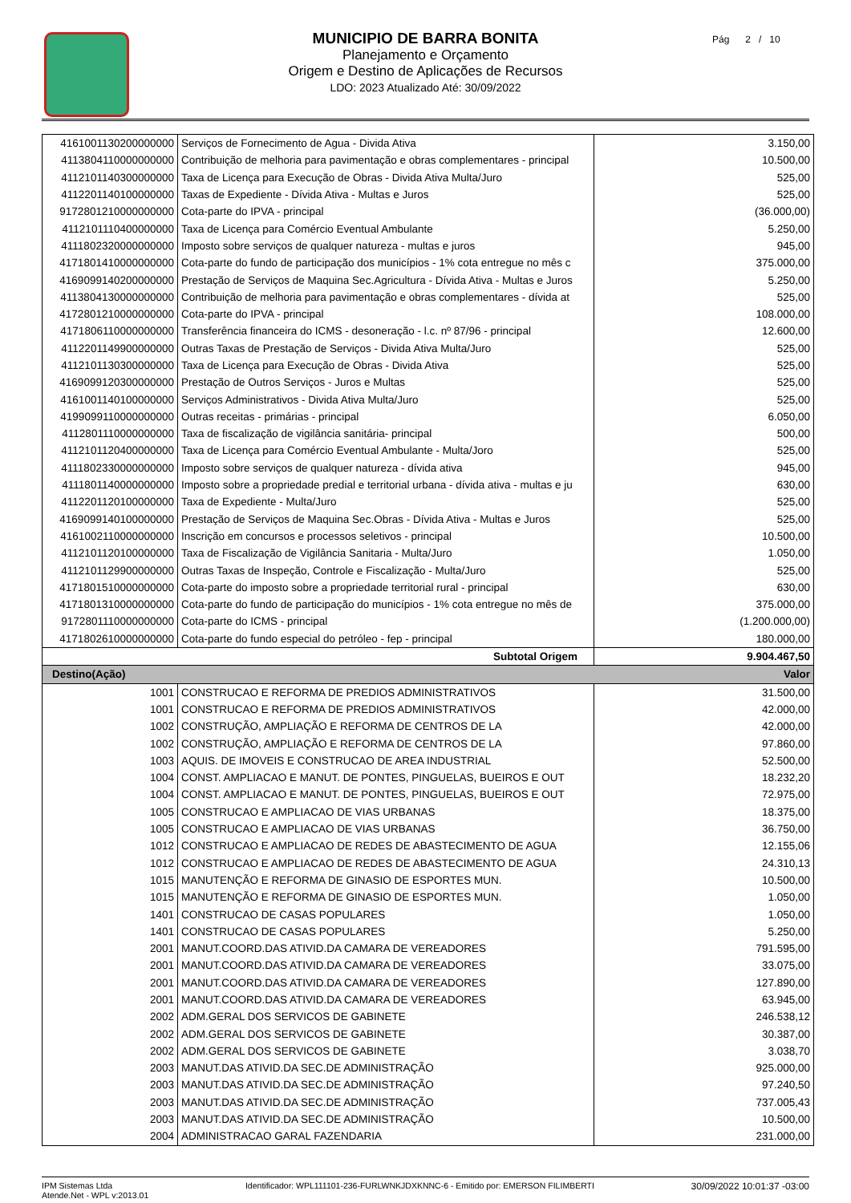MUNICIPIO DE BARRA BONITA
Planejamento e Orçamento
Origem e Destino de Aplicações de Recursos
LDO: 2023 Atualizado Até: 30/09/2022
Pág 2 / 10
| 4161001130200000000 | Serviços de Fornecimento de Agua - Divida Ativa | 3.150,00 |
| 4113804110000000000 | Contribuição de melhoria para pavimentação e obras complementares - principal | 10.500,00 |
| 4112101140300000000 | Taxa de Licença para Execução de Obras - Divida Ativa Multa/Juro | 525,00 |
| 4112201140100000000 | Taxas de Expediente - Dívida Ativa - Multas e Juros | 525,00 |
| 9172801210000000000 | Cota-parte do IPVA - principal | (36.000,00) |
| 4112101110400000000 | Taxa de Licença para Comércio Eventual Ambulante | 5.250,00 |
| 4111802320000000000 | Imposto sobre serviços de qualquer natureza - multas e juros | 945,00 |
| 4171801410000000000 | Cota-parte do fundo de participação dos municípios - 1% cota entregue no mês c | 375.000,00 |
| 4169099140200000000 | Prestação de Serviços de Maquina Sec.Agricultura - Dívida Ativa - Multas e Juros | 5.250,00 |
| 4113804130000000000 | Contribuição de melhoria para pavimentação e obras complementares - dívida at | 525,00 |
| 4172801210000000000 | Cota-parte do IPVA - principal | 108.000,00 |
| 4171806110000000000 | Transferência financeira do ICMS - desoneração - l.c. nº 87/96 - principal | 12.600,00 |
| 4112201149900000000 | Outras Taxas de Prestação de Serviços - Divida Ativa Multa/Juro | 525,00 |
| 4112101130300000000 | Taxa de Licença para Execução de Obras - Divida Ativa | 525,00 |
| 4169099120300000000 | Prestação de Outros Serviços - Juros e Multas | 525,00 |
| 4161001140100000000 | Serviços Administrativos - Divida Ativa Multa/Juro | 525,00 |
| 4199099110000000000 | Outras receitas - primárias - principal | 6.050,00 |
| 4112801110000000000 | Taxa de fiscalização de vigilância sanitária- principal | 500,00 |
| 4112101120400000000 | Taxa de Licença para Comércio Eventual Ambulante - Multa/Joro | 525,00 |
| 4111802330000000000 | Imposto sobre serviços de qualquer natureza - dívida ativa | 945,00 |
| 4111801140000000000 | Imposto sobre a propriedade predial e territorial urbana - dívida ativa - multas e ju | 630,00 |
| 4112201120100000000 | Taxa de Expediente - Multa/Juro | 525,00 |
| 4169099140100000000 | Prestação de Serviços de Maquina Sec.Obras - Dívida Ativa - Multas e Juros | 525,00 |
| 4161002110000000000 | Inscrição em concursos e processos seletivos - principal | 10.500,00 |
| 4112101120100000000 | Taxa de Fiscalização de Vigilância Sanitaria - Multa/Juro | 1.050,00 |
| 4112101129900000000 | Outras Taxas de Inspeção, Controle e Fiscalização - Multa/Juro | 525,00 |
| 4171801510000000000 | Cota-parte do imposto sobre a propriedade territorial rural - principal | 630,00 |
| 4171801310000000000 | Cota-parte do fundo de participação do municípios - 1% cota entregue no mês de | 375.000,00 |
| 9172801110000000000 | Cota-parte do ICMS - principal | (1.200.000,00) |
| 4171802610000000000 | Cota-parte do fundo especial do petróleo - fep - principal | 180.000,00 |
| Subtotal Origem | | 9.904.467,50 |
| Destino(Ação) | | Valor |
| 1001 | CONSTRUCAO E REFORMA DE PREDIOS ADMINISTRATIVOS | 31.500,00 |
| 1001 | CONSTRUCAO E REFORMA DE PREDIOS ADMINISTRATIVOS | 42.000,00 |
| 1002 | CONSTRUÇÃO, AMPLIAÇÃO E REFORMA DE CENTROS DE LA | 42.000,00 |
| 1002 | CONSTRUÇÃO, AMPLIAÇÃO E REFORMA DE CENTROS DE LA | 97.860,00 |
| 1003 | AQUIS. DE IMOVEIS E CONSTRUCAO DE AREA INDUSTRIAL | 52.500,00 |
| 1004 | CONST. AMPLIACAO E MANUT. DE PONTES, PINGUELAS, BUEIROS E OUT | 18.232,20 |
| 1004 | CONST. AMPLIACAO E MANUT. DE PONTES, PINGUELAS, BUEIROS E OUT | 72.975,00 |
| 1005 | CONSTRUCAO E AMPLIACAO DE VIAS URBANAS | 18.375,00 |
| 1005 | CONSTRUCAO E AMPLIACAO DE VIAS URBANAS | 36.750,00 |
| 1012 | CONSTRUCAO E AMPLIACAO DE REDES DE ABASTECIMENTO DE AGUA | 12.155,06 |
| 1012 | CONSTRUCAO E AMPLIACAO DE REDES DE ABASTECIMENTO DE AGUA | 24.310,13 |
| 1015 | MANUTENÇÃO E REFORMA DE GINASIO DE ESPORTES MUN. | 10.500,00 |
| 1015 | MANUTENÇÃO E REFORMA DE GINASIO DE ESPORTES MUN. | 1.050,00 |
| 1401 | CONSTRUCAO DE CASAS POPULARES | 1.050,00 |
| 1401 | CONSTRUCAO DE CASAS POPULARES | 5.250,00 |
| 2001 | MANUT.COORD.DAS ATIVID.DA CAMARA DE VEREADORES | 791.595,00 |
| 2001 | MANUT.COORD.DAS ATIVID.DA CAMARA DE VEREADORES | 33.075,00 |
| 2001 | MANUT.COORD.DAS ATIVID.DA CAMARA DE VEREADORES | 127.890,00 |
| 2001 | MANUT.COORD.DAS ATIVID.DA CAMARA DE VEREADORES | 63.945,00 |
| 2002 | ADM.GERAL DOS SERVICOS DE GABINETE | 246.538,12 |
| 2002 | ADM.GERAL DOS SERVICOS DE GABINETE | 30.387,00 |
| 2002 | ADM.GERAL DOS SERVICOS DE GABINETE | 3.038,70 |
| 2003 | MANUT.DAS ATIVID.DA SEC.DE ADMINISTRAÇÃO | 925.000,00 |
| 2003 | MANUT.DAS ATIVID.DA SEC.DE ADMINISTRAÇÃO | 97.240,50 |
| 2003 | MANUT.DAS ATIVID.DA SEC.DE ADMINISTRAÇÃO | 737.005,43 |
| 2003 | MANUT.DAS ATIVID.DA SEC.DE ADMINISTRAÇÃO | 10.500,00 |
| 2004 | ADMINISTRACAO GARAL FAZENDARIA | 231.000,00 |
IPM Sistemas Ltda
Atende.Net - WPL v:2013.01
Identificador: WPL111101-236-FURLWNKJDXKNNC-6 - Emitido por: EMERSON FILIMBERTI
30/09/2022 10:01:37 -03:00